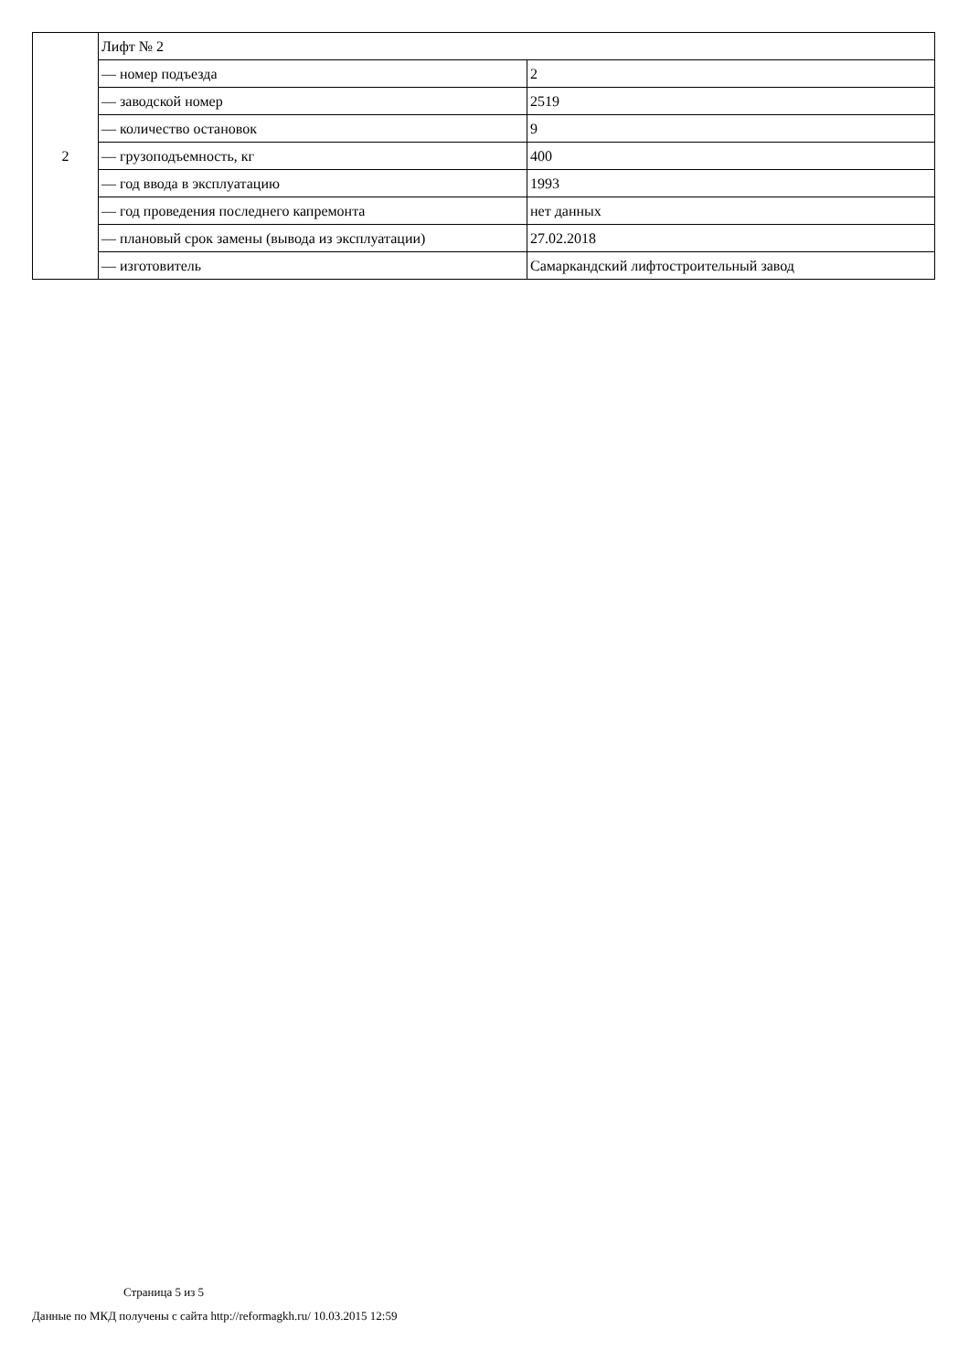| 2 | Лифт № 2 | |
| | — номер подъезда | 2 |
| | — заводской номер | 2519 |
| | — количество остановок | 9 |
| | — грузоподъемность, кг | 400 |
| | — год ввода в эксплуатацию | 1993 |
| | — год проведения последнего капремонта | нет данных |
| | — плановый срок замены (вывода из эксплуатации) | 27.02.2018 |
| | — изготовитель | Самаркандский лифтостроительный завод |
Страница 5 из 5
Данные по МКД получены с сайта http://reformagkh.ru/ 10.03.2015 12:59